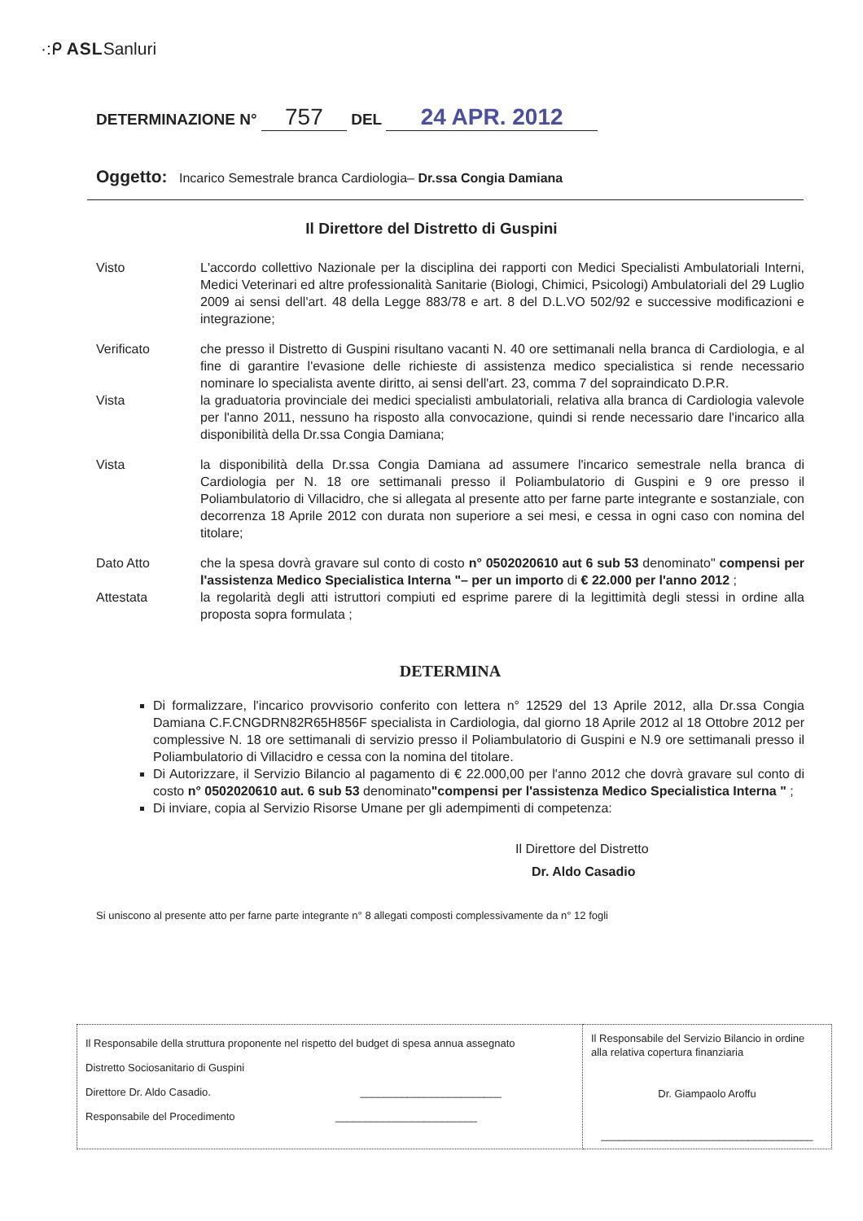·:ᑭ ASLSanluri
DETERMINAZIONE N° 757 DEL 24 APR. 2012
Oggetto: Incarico Semestrale branca Cardiologia– Dr.ssa Congia Damiana
Il Direttore del Distretto di Guspini
Visto L'accordo collettivo Nazionale per la disciplina dei rapporti con Medici Specialisti Ambulatoriali Interni, Medici Veterinari ed altre professionalità Sanitarie (Biologi, Chimici, Psicologi) Ambulatoriali del 29 Luglio 2009 ai sensi dell'art. 48 della Legge 883/78 e art. 8 del D.L.VO 502/92 e successive modificazioni e integrazione;
Verificato che presso il Distretto di Guspini risultano vacanti N. 40 ore settimanali nella branca di Cardiologia, e al fine di garantire l'evasione delle richieste di assistenza medico specialistica si rende necessario nominare lo specialista avente diritto, ai sensi dell'art. 23, comma 7 del sopraindicato D.P.R.
Vista la graduatoria provinciale dei medici specialisti ambulatoriali, relativa alla branca di Cardiologia valevole per l'anno 2011, nessuno ha risposto alla convocazione, quindi si rende necessario dare l'incarico alla disponibilità della Dr.ssa Congia Damiana;
Vista la disponibilità della Dr.ssa Congia Damiana ad assumere l'incarico semestrale nella branca di Cardiologia per N. 18 ore settimanali presso il Poliambulatorio di Guspini e 9 ore presso il Poliambulatorio di Villacidro, che si allegata al presente atto per farne parte integrante e sostanziale, con decorrenza 18 Aprile 2012 con durata non superiore a sei mesi, e cessa in ogni caso con nomina del titolare;
Dato Atto che la spesa dovrà gravare sul conto di costo n° 0502020610 aut 6 sub 53 denominato" compensi per l'assistenza Medico Specialistica Interna "– per un importo di € 22.000 per l'anno 2012 ;
Attestata la regolarità degli atti istruttori compiuti ed esprime parere di la legittimità degli stessi in ordine alla proposta sopra formulata ;
DETERMINA
Di formalizzare, l'incarico provvisorio conferito con lettera n° 12529 del 13 Aprile 2012, alla Dr.ssa Congia Damiana C.F.CNGDRN82R65H856F specialista in Cardiologia, dal giorno 18 Aprile 2012 al 18 Ottobre 2012 per complessive N. 18 ore settimanali di servizio presso il Poliambulatorio di Guspini e N.9 ore settimanali presso il Poliambulatorio di Villacidro e cessa con la nomina del titolare.
Di Autorizzare, il Servizio Bilancio al pagamento di € 22.000,00 per l'anno 2012 che dovrà gravare sul conto di costo n° 0502020610 aut. 6 sub 53 denominato"compensi per l'assistenza Medico Specialistica Interna " ;
Di inviare, copia al Servizio Risorse Umane per gli adempimenti di competenza:
Il Direttore del Distretto
Dr. Aldo Casadio
Si uniscono al presente atto per farne parte integrante n° 8 allegati composti complessivamente da n° 12 fogli
| Il Responsabile della struttura proponente nel rispetto del budget di spesa annua assegnato Distretto Sociosanitario di Guspini Direttore Dr. Aldo Casadio. ________________________ Responsabile del Procedimento ________________________ | Il Responsabile del Servizio Bilancio in ordine alla relativa copertura finanziaria Dr. Giampaolo Aroffu ____________________________________ |